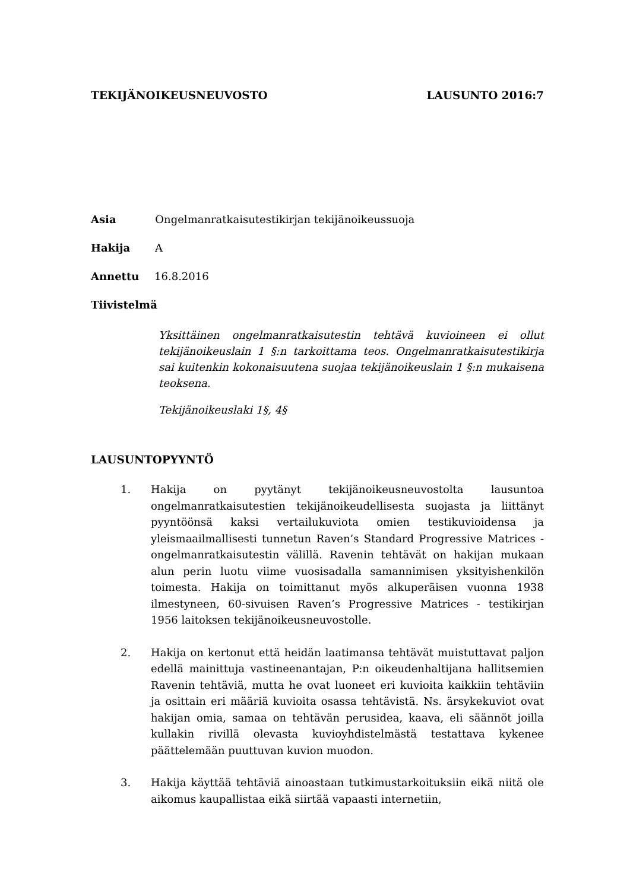TEKIJÄNOIKEUSNEUVOSTO LAUSUNTO 2016:7
Asia Ongelmanratkaisutestikirjan tekijänoikeussuoja
Hakija A
Annettu 16.8.2016
Tiivistelmä
Yksittäinen ongelmanratkaisutestin tehtävä kuvioineen ei ollut tekijänoikeuslain 1 §:n tarkoittama teos. Ongelmanratkaisutestikirja sai kuitenkin kokonaisuutena suojaa tekijänoikeuslain 1 §:n mukaisena teoksena.
Tekijänoikeuslaki 1§, 4§
LAUSUNTOPYYNTÖ
1. Hakija on pyytänyt tekijänoikeusneuvostolta lausuntoa ongelmanratkaisutestien tekijänoikeudellisesta suojasta ja liittänyt pyyntöönsä kaksi vertailukuviota omien testikuvioidensa ja yleismaailmallisesti tunnetun Raven’s Standard Progressive Matrices - ongelmanratkaisutestin välillä. Ravenin tehtävät on hakijan mukaan alun perin luotu viime vuosisadalla samannimisen yksityishenkilön toimesta. Hakija on toimittanut myös alkuperäisen vuonna 1938 ilmestyneen, 60-sivuisen Raven’s Progressive Matrices - testikirjan 1956 laitoksen tekijänoikeusneuvostolle.
2. Hakija on kertonut että heidän laatimansa tehtävät muistuttavat paljon edellä mainittuja vastineenantajan, P:n oikeudenhaltijana hallitsemien Ravenin tehtäviä, mutta he ovat luoneet eri kuvioita kaikkiin tehtäviin ja osittain eri määriä kuvioita osassa tehtävistä. Ns. ärsykekuviot ovat hakijan omia, samaa on tehtävän perusidea, kaava, eli säännöt joilla kullakin rivillä olevasta kuvioyhdistelmästä testattava kykenee päättelemään puuttuvan kuvion muodon.
3. Hakija käyttää tehtäviä ainoastaan tutkimustarkoituksiin eikä niitä ole aikomus kaupallistaa eikä siirtää vapaasti internetiin,